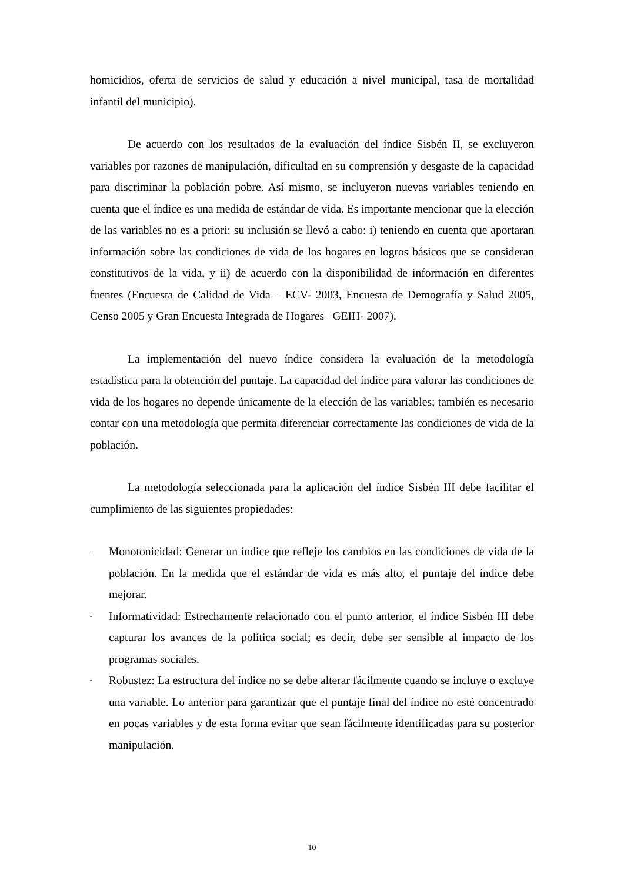homicidios, oferta de servicios de salud y educación a nivel municipal, tasa de mortalidad infantil del municipio).
De acuerdo con los resultados de la evaluación del índice Sisbén II, se excluyeron variables por razones de manipulación, dificultad en su comprensión y desgaste de la capacidad para discriminar la población pobre. Así mismo, se incluyeron nuevas variables teniendo en cuenta que el índice es una medida de estándar de vida. Es importante mencionar que la elección de las variables no es a priori: su inclusión se llevó a cabo: i) teniendo en cuenta que aportaran información sobre las condiciones de vida de los hogares en logros básicos que se consideran constitutivos de la vida, y ii) de acuerdo con la disponibilidad de información en diferentes fuentes (Encuesta de Calidad de Vida – ECV- 2003, Encuesta de Demografía y Salud 2005, Censo 2005 y Gran Encuesta Integrada de Hogares –GEIH- 2007).
La implementación del nuevo índice considera la evaluación de la metodología estadística para la obtención del puntaje. La capacidad del índice para valorar las condiciones de vida de los hogares no depende únicamente de la elección de las variables; también es necesario contar con una metodología que permita diferenciar correctamente las condiciones de vida de la población.
La metodología seleccionada para la aplicación del índice Sisbén III debe facilitar el cumplimiento de las siguientes propiedades:
- Monotonicidad: Generar un índice que refleje los cambios en las condiciones de vida de la población. En la medida que el estándar de vida es más alto, el puntaje del índice debe mejorar.
- Informatividad: Estrechamente relacionado con el punto anterior, el índice Sisbén III debe capturar los avances de la política social; es decir, debe ser sensible al impacto de los programas sociales.
- Robustez: La estructura del índice no se debe alterar fácilmente cuando se incluye o excluye una variable. Lo anterior para garantizar que el puntaje final del índice no esté concentrado en pocas variables y de esta forma evitar que sean fácilmente identificadas para su posterior manipulación.
10